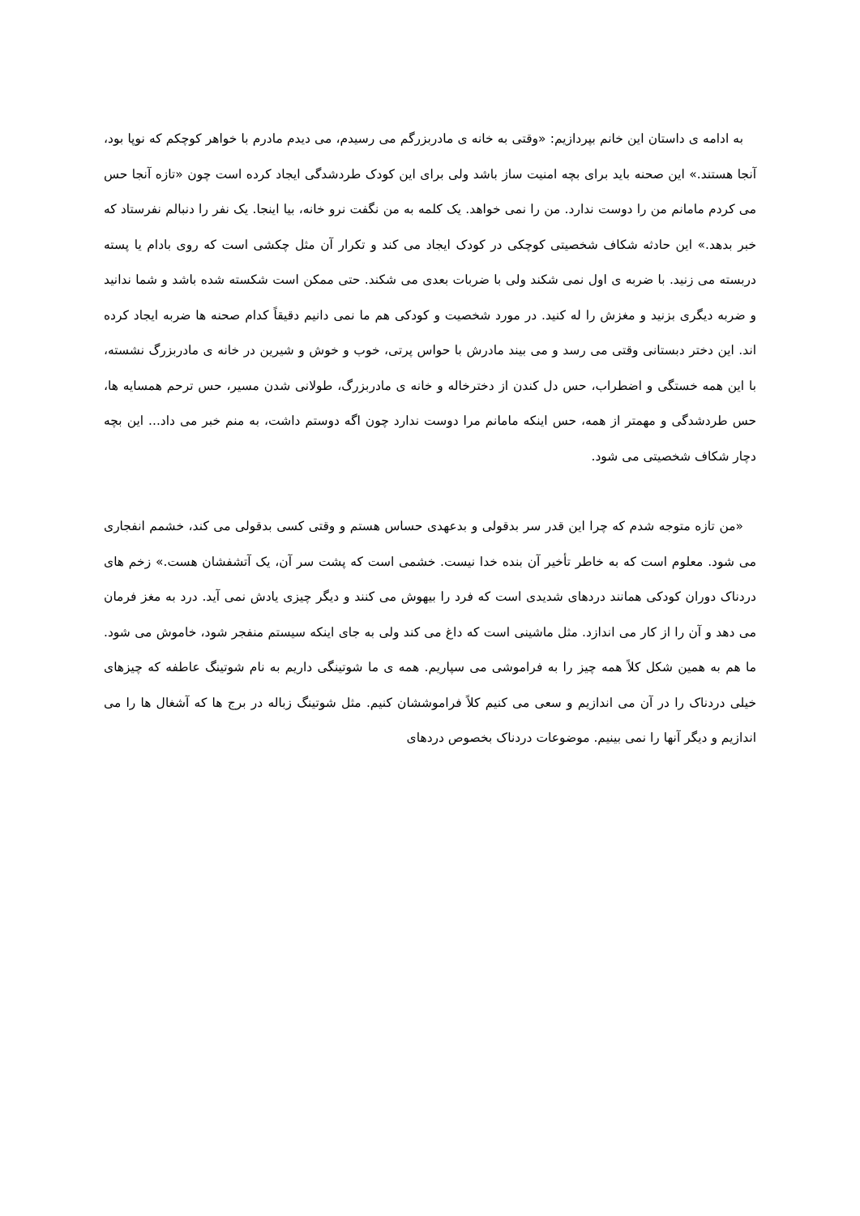به ادامه ی داستان این خانم بپردازیم: «وقتی به خانه ی مادربزرگم می رسیدم، می دیدم مادرم با خواهر کوچکم که نوپا بود، آنجا هستند.» این صحنه باید برای بچه امنیت ساز باشد ولی برای این کودک طردشدگی ایجاد کرده است چون «تازه آنجا حس می کردم مامانم من را دوست ندارد. من را نمی خواهد. یک کلمه به من نگفت نرو خانه، بیا اینجا. یک نفر را دنبالم نفرستاد که خبر بدهد.» این حادثه شکاف شخصیتی کوچکی در کودک ایجاد می کند و تکرار آن مثل چکشی است که روی بادام یا پسته دربسته می زنید. با ضربه ی اول نمی شکند ولی با ضربات بعدی می شکند. حتی ممکن است شکسته شده باشد و شما ندانید و ضربه دیگری بزنید و مغزش را له کنید. در مورد شخصیت و کودکی هم ما نمی دانیم دقیقاً کدام صحنه ها ضربه ایجاد کرده اند. این دختر دبستانی وقتی می رسد و می بیند مادرش با حواس پرتی، خوب و خوش و شیرین در خانه ی مادربزرگ نشسته، با این همه خستگی و اضطراب، حس دل کندن از دخترخاله و خانه ی مادربزرگ، طولانی شدن مسیر، حس ترحم همسایه ها، حس طردشدگی و مهمتر از همه، حس اینکه مامانم مرا دوست ندارد چون اگه دوستم داشت، به منم خبر می داد... این بچه دچار شکاف شخصیتی می شود.
«من تازه متوجه شدم که چرا این قدر سر بدقولی و بدعهدی حساس هستم و وقتی کسی بدقولی می کند، خشمم انفجاری می شود. معلوم است که به خاطر تأخیر آن بنده خدا نیست. خشمی است که پشت سر آن، یک آتشفشان هست.» زخم های دردناک دوران کودکی همانند دردهای شدیدی است که فرد را بیهوش می کنند و دیگر چیزی یادش نمی آید. درد به مغز فرمان می دهد و آن را از کار می اندازد. مثل ماشینی است که داغ می کند ولی به جای اینکه سیستم منفجر شود، خاموش می شود. ما هم به همین شکل کلاً همه چیز را به فراموشی می سپاریم. همه ی ما شوتینگی داریم به نام شوتینگ عاطفه که چیزهای خیلی دردناک را در آن می اندازیم و سعی می کنیم کلاً فراموششان کنیم. مثل شوتینگ زباله در برج ها که آشغال ها را می اندازیم و دیگر آنها را نمی بینیم. موضوعات دردناک بخصوص دردهای